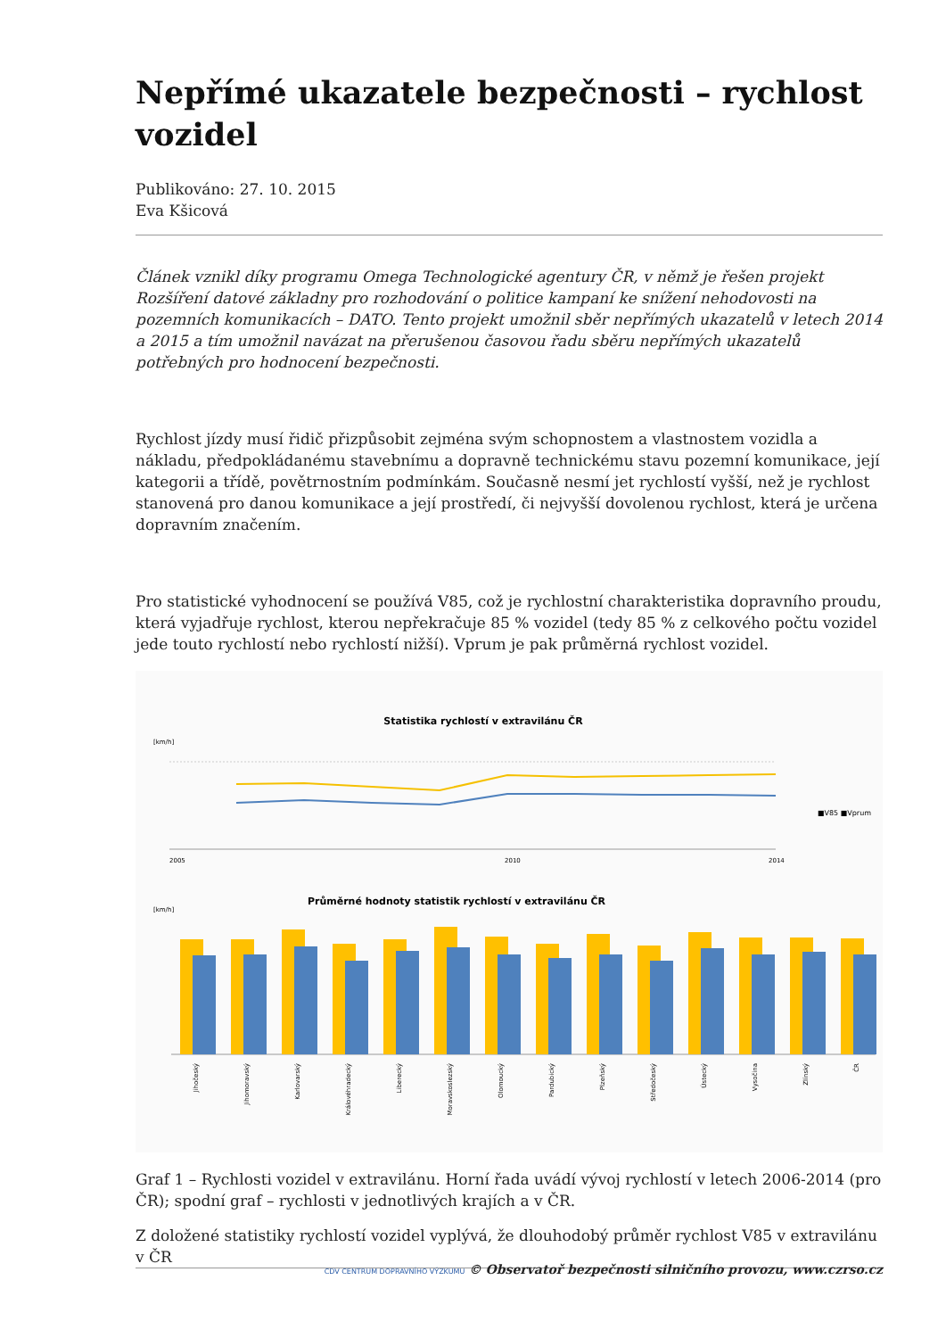Nepřímé ukazatele bezpečnosti – rychlost vozidel
Publikováno: 27. 10. 2015
Eva Kšicová
Článek vznikl díky programu Omega Technologické agentury ČR, v němž je řešen projekt Rozšíření datové základny pro rozhodování o politice kampaní ke snížení nehodovosti na pozemních komunikacích – DATO. Tento projekt umožnil sběr nepřímých ukazatelů v letech 2014 a 2015 a tím umožnil navázat na přerušenou časovou řadu sběru nepřímých ukazatelů potřebných pro hodnocení bezpečnosti.
Rychlost jízdy musí řidič přizpůsobit zejména svým schopnostem a vlastnostem vozidla a nákladu, předpokládanému stavebnímu a dopravně technickému stavu pozemní komunikace, její kategorii a třídě, povětrnostním podmínkám. Současně nesmí jet rychlostí vyšší, než je rychlost stanovená pro danou komunikace a její prostředí, či nejvyšší dovolenou rychlost, která je určena dopravním značením.
Pro statistické vyhodnocení se používá V85, což je rychlostní charakteristika dopravního proudu, která vyjadřuje rychlost, kterou nepřekračuje 85 % vozidel (tedy 85 % z celkového počtu vozidel jede touto rychlostí nebo rychlostí nižší). Vprum je pak průměrná rychlost vozidel.
Statistika rychlostí v extravilánu ČR
[km/h]
2005
2010
2014
■V85 ■Vprum
Průměrné hodnoty statistik rychlostí v extravilánu ČR
[km/h]
Jihočeský
Jihomoravský
Karlovarský
Královéhradecký
Liberecký
Moravskoslezský
Olomoucký
Pardubický
Plzeňský
Středočeský
Ústecký
Vysočina
Zlínský
ČR
Graf 1 – Rychlosti vozidel v extravilánu. Horní řada uvádí vývoj rychlostí v letech 2006-2014 (pro ČR); spodní graf – rychlosti v jednotlivých krajích a v ČR.
Z doložené statistiky rychlostí vozidel vyplývá, že dlouhodobý průměr rychlost V85 v extravilánu v ČR
CDV CENTRUM DOPRAVNÍHO VÝZKUMU © Observatoř bezpečnosti silničního provozu, www.czrso.cz